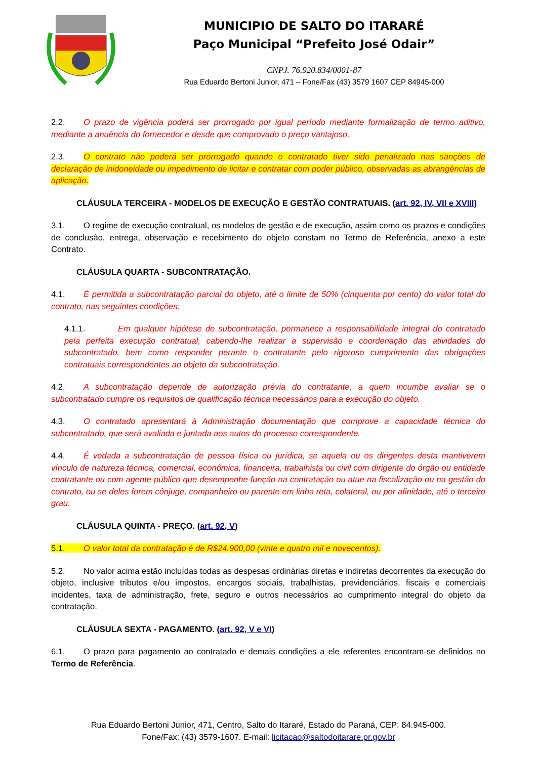MUNICIPIO DE SALTO DO ITARARÉ
Paço Municipal “Prefeito José Odair”
CNPJ. 76.920.834/0001-87
Rua Eduardo Bertoni Junior, 471 – Fone/Fax (43) 3579 1607 CEP 84945-000
2.2. O prazo de vigência poderá ser prorrogado por igual período mediante formalização de termo aditivo, mediante a anuência do fornecedor e desde que comprovado o preço vantajoso.
2.3. O contrato não poderá ser prorrogado quando o contratado tiver sido penalizado nas sanções de declaração de inidoneidade ou impedimento de licitar e contratar com poder público, observadas as abrangências de aplicação.
CLÁUSULA TERCEIRA - MODELOS DE EXECUÇÃO E GESTÃO CONTRATUAIS. (art. 92, IV, VII e XVIII)
3.1. O regime de execução contratual, os modelos de gestão e de execução, assim como os prazos e condições de conclusão, entrega, observação e recebimento do objeto constam no Termo de Referência, anexo a este Contrato.
CLÁUSULA QUARTA - SUBCONTRATAÇÃO.
4.1. É permitida a subcontratação parcial do objeto, até o limite de 50% (cinquenta por cento) do valor total do contrato, nas seguintes condições:
4.1.1. Em qualquer hipótese de subcontratação, permanece a responsabilidade integral do contratado pela perfeita execução contratual, cabendo-lhe realizar a supervisão e coordenação das atividades do subcontratado, bem como responder perante o contratante pelo rigoroso cumprimento das obrigações contratuais correspondentes ao objeto da subcontratação.
4.2. A subcontratação depende de autorização prévia do contratante, a quem incumbe avaliar se o subcontratado cumpre os requisitos de qualificação técnica necessários para a execução do objeto.
4.3. O contratado apresentará à Administração documentação que comprove a capacidade técnica do subcontratado, que será avaliada e juntada aos autos do processo correspondente.
4.4. É vedada a subcontratação de pessoa física ou jurídica, se aquela ou os dirigentes desta mantiverem vínculo de natureza técnica, comercial, econômica, financeira, trabalhista ou civil com dirigente do órgão ou entidade contratante ou com agente público que desempenhe função na contratação ou atue na fiscalização ou na gestão do contrato, ou se deles forem cônjuge, companheiro ou parente em linha reta, colateral, ou por afinidade, até o terceiro grau.
CLÁUSULA QUINTA - PREÇO. (art. 92, V)
5.1. O valor total da contratação é de R$24.900,00 (vinte e quatro mil e novecentos).
5.2. No valor acima estão incluídas todas as despesas ordinárias diretas e indiretas decorrentes da execução do objeto, inclusive tributos e/ou impostos, encargos sociais, trabalhistas, previdenciários, fiscais e comerciais incidentes, taxa de administração, frete, seguro e outros necessários ao cumprimento integral do objeto da contratação.
CLÁUSULA SEXTA - PAGAMENTO. (art. 92, V e VI)
6.1. O prazo para pagamento ao contratado e demais condições a ele referentes encontram-se definidos no Termo de Referência.
Rua Eduardo Bertoni Junior, 471, Centro, Salto do Itararé, Estado do Paraná, CEP: 84.945-000.
Fone/Fax: (43) 3579-1607. E-mail: licitacao@saltodoitarare.pr.gov.br